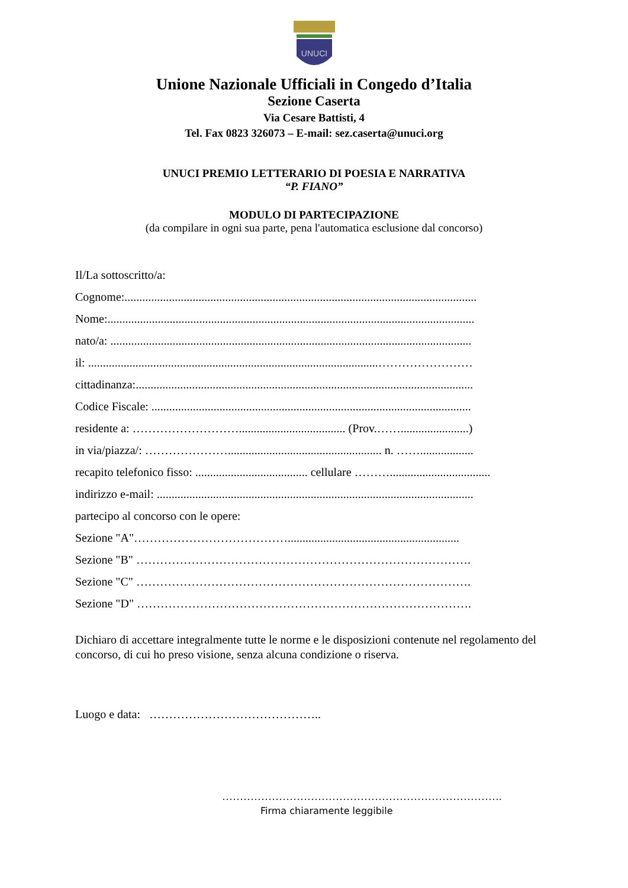UNUCI
Unione Nazionale Ufficiali in Congedo d’Italia
Sezione Caserta
Via Cesare Battisti, 4
Tel. Fax 0823 326073 – E-mail: sez.caserta@unuci.org
UNUCI PREMIO LETTERARIO DI POESIA E NARRATIVA
“P. FIANO”
MODULO DI PARTECIPAZIONE
(da compilare in ogni sua parte, pena l'automatica esclusione dal concorso)
Il/La sottoscritto/a:
Cognome:.......................................................................................................................
Nome:............................................................................................................................
nato/a: ..........................................................................................................................
il: ..................................................................................................……………………
cittadinanza:..................................................................................................................
Codice Fiscale: ............................................................................................................
residente a: ……………………….................................... (Prov.…….......................)
in via/piazza/: ………………….................................................... n. ……..................
recapito telefonico fisso: ...................................... cellulare ………..................................
indirizzo e-mail: ...........................................................................................................
partecipo al concorso con le opere:
Sezione "A"…………………………………..........................................................
Sezione "B" ………………………………………………………………………….
Sezione "C" ………………………………………………………………………….
Sezione "D" ………………………………………………………………………….
Dichiaro di accettare integralmente tutte le norme e le disposizioni contenute nel regolamento del concorso, di cui ho preso visione, senza alcuna condizione o riserva.
Luogo e data: ……………………………………..
…………………………………………………………………….
Firma chiaramente leggibile